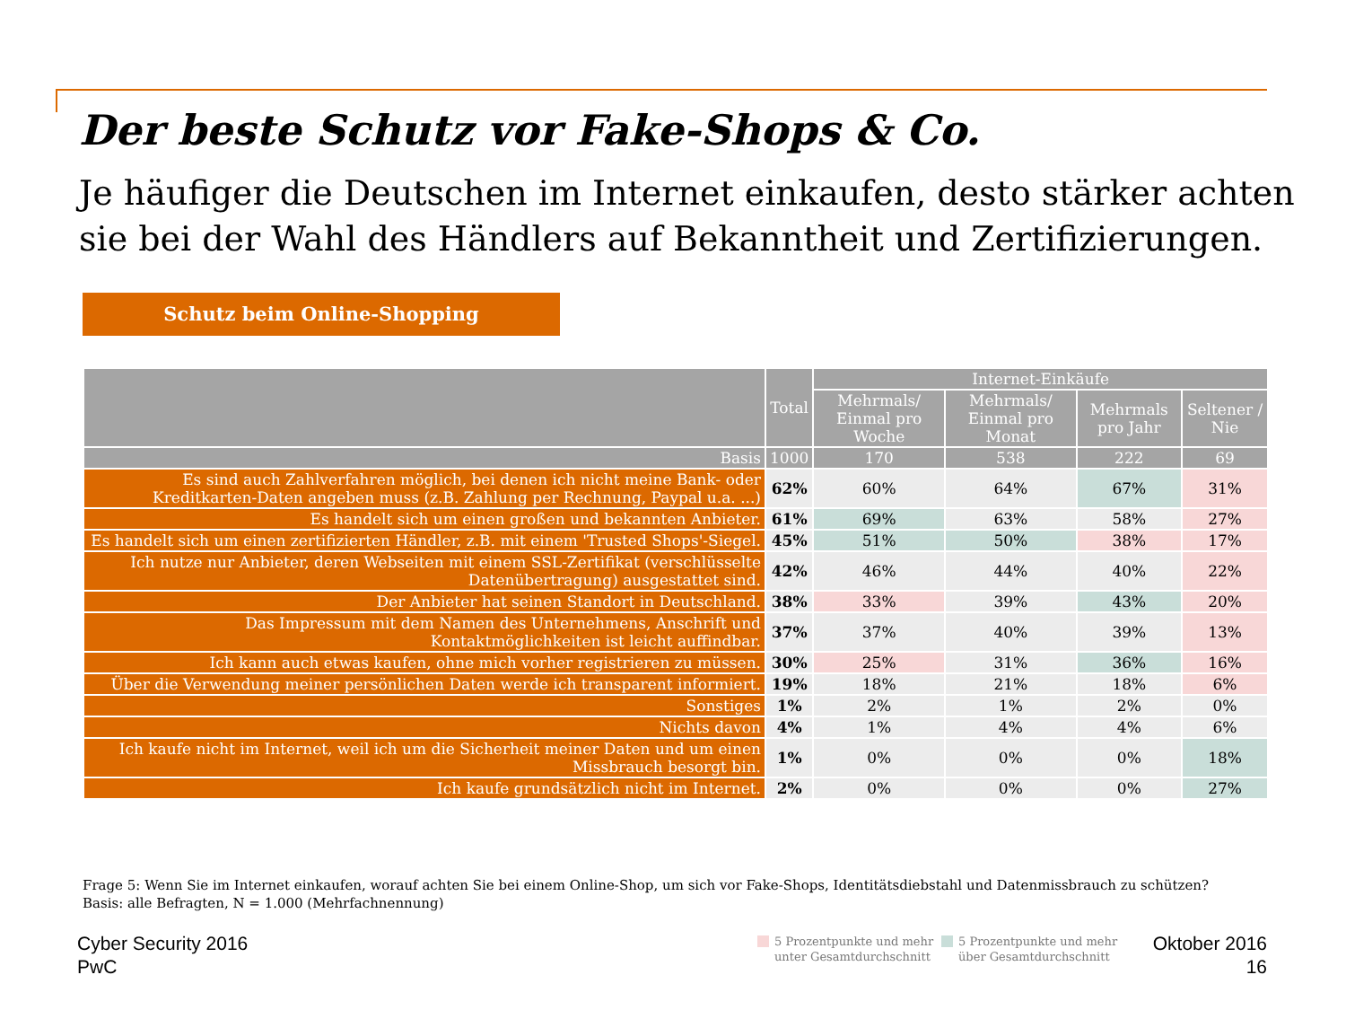Der beste Schutz vor Fake-Shops & Co.
Je häufiger die Deutschen im Internet einkaufen, desto stärker achten sie bei der Wahl des Händlers auf Bekanntheit und Zertifizierungen.
Schutz beim Online-Shopping
| | Total | Internet-Einkäufe | | | |
| --- | --- | --- | --- | --- | --- |
| | | Mehrmals/ Einmal pro Woche | Mehrmals/ Einmal pro Monat | Mehrmals pro Jahr | Seltener / Nie |
| Basis | 1000 | 170 | 538 | 222 | 69 |
| Es sind auch Zahlverfahren möglich, bei denen ich nicht meine Bank- oder Kreditkarten-Daten angeben muss (z.B. Zahlung per Rechnung, Paypal u.a. ...) | 62% | 60% | 64% | 67% | 31% |
| Es handelt sich um einen großen und bekannten Anbieter. | 61% | 69% | 63% | 58% | 27% |
| Es handelt sich um einen zertifizierten Händler, z.B. mit einem 'Trusted Shops'-Siegel. | 45% | 51% | 50% | 38% | 17% |
| Ich nutze nur Anbieter, deren Webseiten mit einem SSL-Zertifikat (verschlüsselte Datenübertragung) ausgestattet sind. | 42% | 46% | 44% | 40% | 22% |
| Der Anbieter hat seinen Standort in Deutschland. | 38% | 33% | 39% | 43% | 20% |
| Das Impressum mit dem Namen des Unternehmens, Anschrift und Kontaktmöglichkeiten ist leicht auffindbar. | 37% | 37% | 40% | 39% | 13% |
| Ich kann auch etwas kaufen, ohne mich vorher registrieren zu müssen. | 30% | 25% | 31% | 36% | 16% |
| Über die Verwendung meiner persönlichen Daten werde ich transparent informiert. | 19% | 18% | 21% | 18% | 6% |
| Sonstiges | 1% | 2% | 1% | 2% | 0% |
| Nichts davon | 4% | 1% | 4% | 4% | 6% |
| Ich kaufe nicht im Internet, weil ich um die Sicherheit meiner Daten und um einen Missbrauch besorgt bin. | 1% | 0% | 0% | 0% | 18% |
| Ich kaufe grundsätzlich nicht im Internet. | 2% | 0% | 0% | 0% | 27% |
Frage 5: Wenn Sie im Internet einkaufen, worauf achten Sie bei einem Online-Shop, um sich vor Fake-Shops, Identitätsdiebstahl und Datenmissbrauch zu schützen?
Basis: alle Befragten, N = 1.000 (Mehrfachnennung)
Cyber Security 2016
PwC
5 Prozentpunkte und mehr
unter Gesamtdurchschnitt
5 Prozentpunkte und mehr
über Gesamtdurchschnitt
Oktober 2016
16